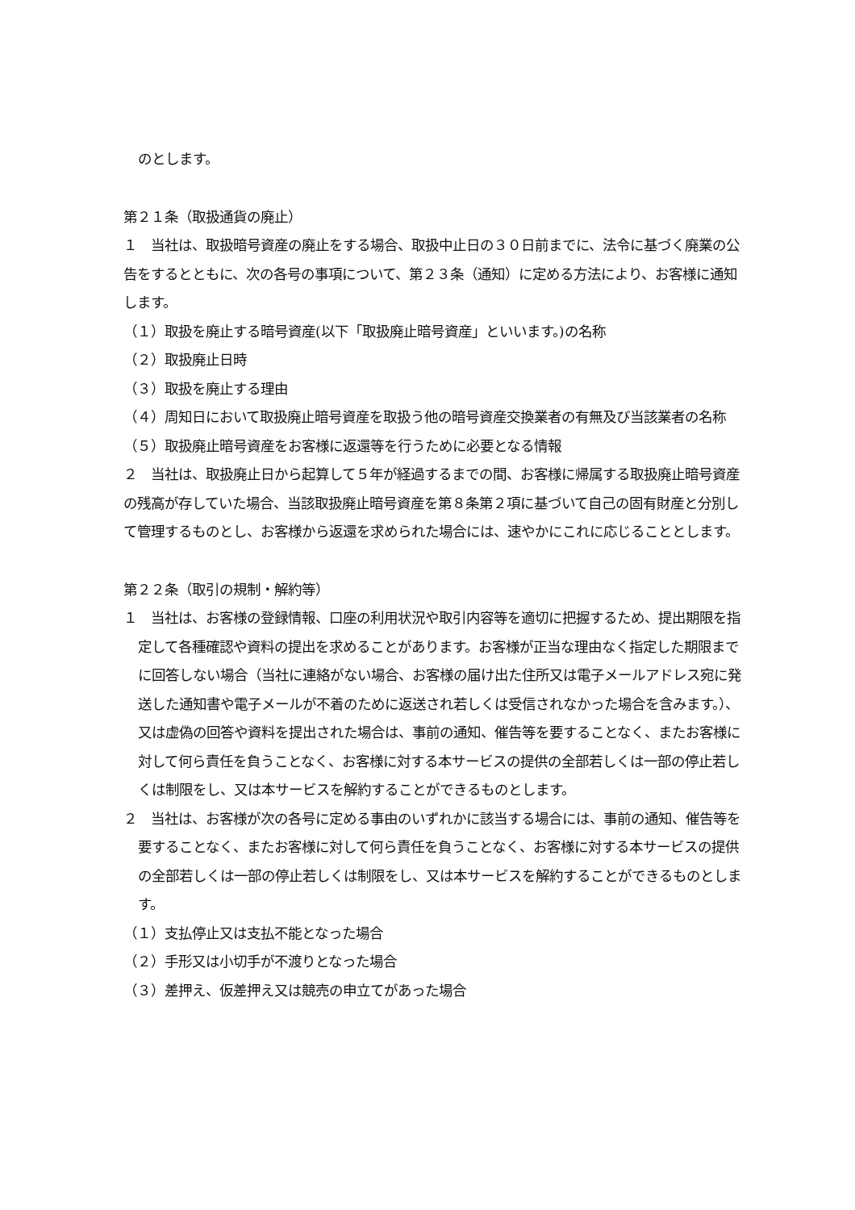のとします。
第２１条（取扱通貨の廃止）
１　当社は、取扱暗号資産の廃止をする場合、取扱中止日の３０日前までに、法令に基づく廃業の公告をするとともに、次の各号の事項について、第２３条（通知）に定める方法により、お客様に通知します。
（１）取扱を廃止する暗号資産(以下「取扱廃止暗号資産」といいます。)の名称
（２）取扱廃止日時
（３）取扱を廃止する理由
（４）周知日において取扱廃止暗号資産を取扱う他の暗号資産交換業者の有無及び当該業者の名称
（５）取扱廃止暗号資産をお客様に返還等を行うために必要となる情報
２　当社は、取扱廃止日から起算して５年が経過するまでの間、お客様に帰属する取扱廃止暗号資産の残高が存していた場合、当該取扱廃止暗号資産を第８条第２項に基づいて自己の固有財産と分別して管理するものとし、お客様から返還を求められた場合には、速やかにこれに応じることとします。
第２２条（取引の規制・解約等）
１　当社は、お客様の登録情報、口座の利用状況や取引内容等を適切に把握するため、提出期限を指定して各種確認や資料の提出を求めることがあります。お客様が正当な理由なく指定した期限までに回答しない場合（当社に連絡がない場合、お客様の届け出た住所又は電子メールアドレス宛に発送した通知書や電子メールが不着のために返送され若しくは受信されなかった場合を含みます。）、又は虚偽の回答や資料を提出された場合は、事前の通知、催告等を要することなく、またお客様に対して何ら責任を負うことなく、お客様に対する本サービスの提供の全部若しくは一部の停止若しくは制限をし、又は本サービスを解約することができるものとします。
２　当社は、お客様が次の各号に定める事由のいずれかに該当する場合には、事前の通知、催告等を要することなく、またお客様に対して何ら責任を負うことなく、お客様に対する本サービスの提供の全部若しくは一部の停止若しくは制限をし、又は本サービスを解約することができるものとします。
（１）支払停止又は支払不能となった場合
（２）手形又は小切手が不渡りとなった場合
（３）差押え、仮差押え又は競売の申立てがあった場合